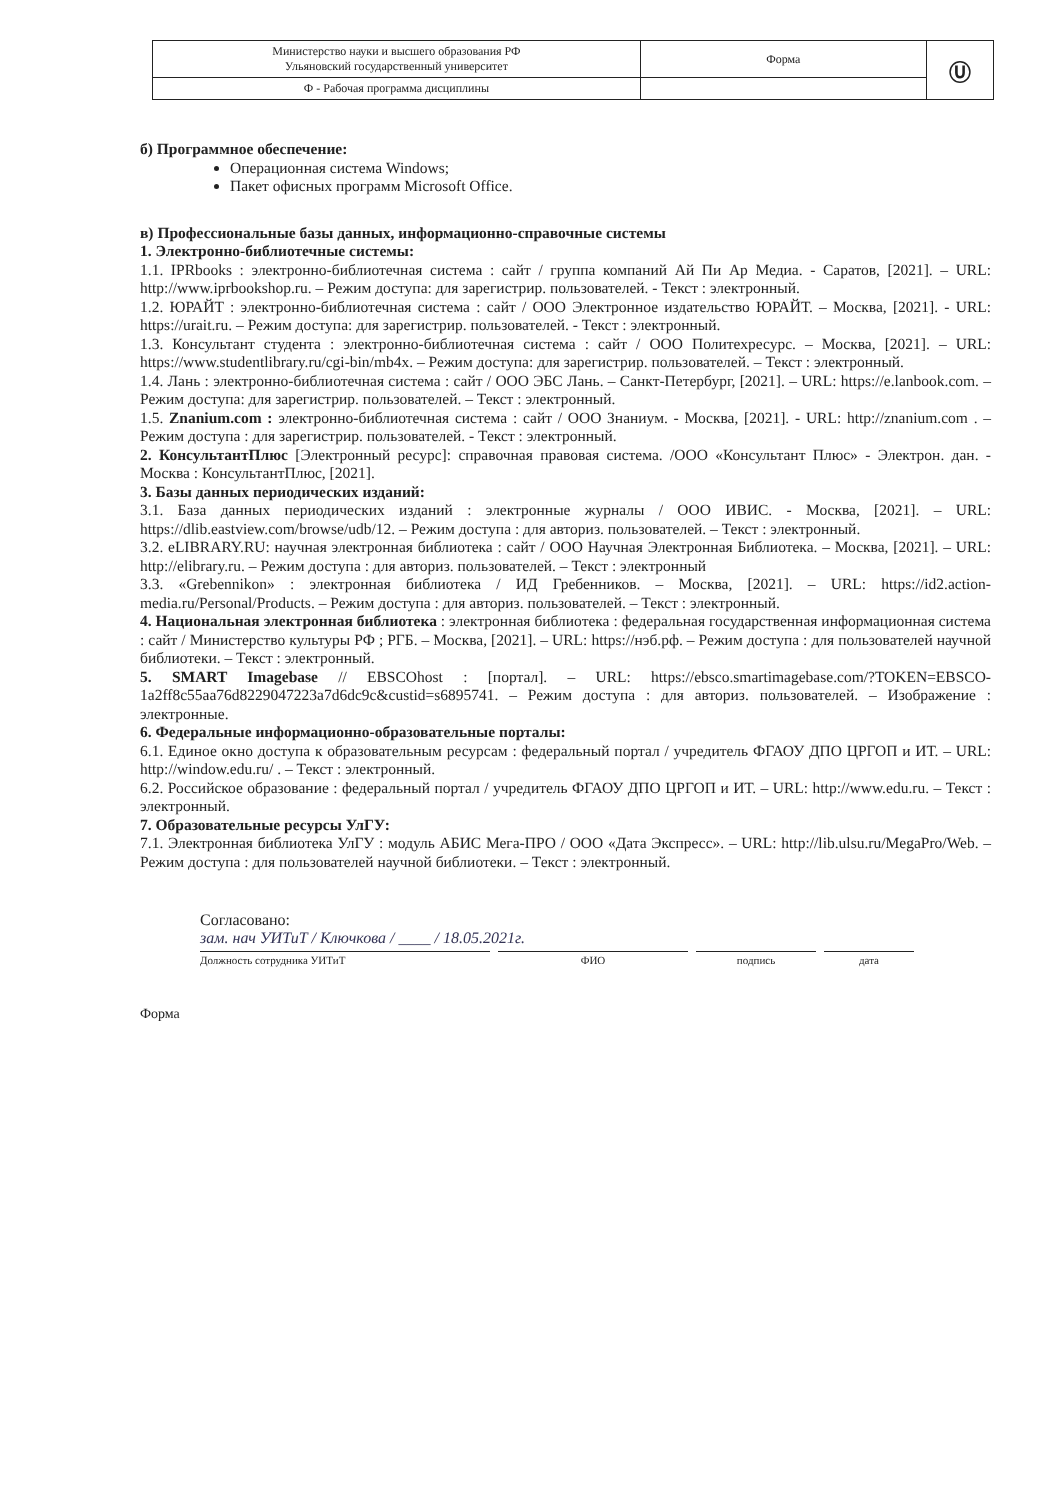| Министерство науки и высшего образования РФ Ульяновский государственный университет | Форма | Ⓤ |
| Ф - Рабочая программа дисциплины | | |
б) Программное обеспечение:
Операционная система Windows;
Пакет офисных программ Microsoft Office.
в) Профессиональные базы данных, информационно-справочные системы
1. Электронно-библиотечные системы:
1.1. IPRbooks : электронно-библиотечная система : сайт / группа компаний Ай Пи Ар Медиа. - Саратов, [2021]. – URL: http://www.iprbookshop.ru. – Режим доступа: для зарегистрир. пользователей. - Текст : электронный.
1.2. ЮРАЙТ : электронно-библиотечная система : сайт / ООО Электронное издательство ЮРАЙТ. – Москва, [2021]. - URL: https://urait.ru. – Режим доступа: для зарегистрир. пользователей. - Текст : электронный.
1.3. Консультант студента : электронно-библиотечная система : сайт / ООО Политехресурс. – Москва, [2021]. – URL: https://www.studentlibrary.ru/cgi-bin/mb4x. – Режим доступа: для зарегистрир. пользователей. – Текст : электронный.
1.4. Лань : электронно-библиотечная система : сайт / ООО ЭБС Лань. – Санкт-Петербург, [2021]. – URL: https://e.lanbook.com. – Режим доступа: для зарегистрир. пользователей. – Текст : электронный.
1.5. Znanium.com : электронно-библиотечная система : сайт / ООО Знаниум. - Москва, [2021]. - URL: http://znanium.com . – Режим доступа : для зарегистрир. пользователей. - Текст : электронный.
2. КонсультантПлюс [Электронный ресурс]: справочная правовая система. /ООО «Консультант Плюс» - Электрон. дан. - Москва : КонсультантПлюс, [2021].
3. Базы данных периодических изданий:
3.1. База данных периодических изданий : электронные журналы / ООО ИВИС. - Москва, [2021]. – URL: https://dlib.eastview.com/browse/udb/12. – Режим доступа : для авториз. пользователей. – Текст : электронный.
3.2. eLIBRARY.RU: научная электронная библиотека : сайт / ООО Научная Электронная Библиотека. – Москва, [2021]. – URL: http://elibrary.ru. – Режим доступа : для авториз. пользователей. – Текст : электронный
3.3. «Grebennikon» : электронная библиотека / ИД Гребенников. – Москва, [2021]. – URL: https://id2.action-media.ru/Personal/Products. – Режим доступа : для авториз. пользователей. – Текст : электронный.
4. Национальная электронная библиотека : электронная библиотека : федеральная государственная информационная система : сайт / Министерство культуры РФ ; РГБ. – Москва, [2021]. – URL: https://нэб.рф. – Режим доступа : для пользователей научной библиотеки. – Текст : электронный.
5. SMART Imagebase // EBSCOhost : [портал]. – URL: https://ebsco.smartimagebase.com/?TOKEN=EBSCO-1a2ff8c55aa76d8229047223a7d6dc9c&custid=s6895741. – Режим доступа : для авториз. пользователей. – Изображение : электронные.
6. Федеральные информационно-образовательные порталы:
6.1. Единое окно доступа к образовательным ресурсам : федеральный портал / учредитель ФГАОУ ДПО ЦРГОП и ИТ. – URL: http://window.edu.ru/ . – Текст : электронный.
6.2. Российское образование : федеральный портал / учредитель ФГАОУ ДПО ЦРГОП и ИТ. – URL: http://www.edu.ru. – Текст : электронный.
7. Образовательные ресурсы УлГУ:
7.1. Электронная библиотека УлГУ : модуль АБИС Мега-ПРО / ООО «Дата Экспресс». – URL: http://lib.ulsu.ru/MegaPro/Web. – Режим доступа : для пользователей научной библиотеки. – Текст : электронный.
Согласовано:
зам. нач УИТиТ / Ключкова / ____ / 18.05.2021г.
Должность сотрудника УИТиТ ФИО подпись дата
Форма